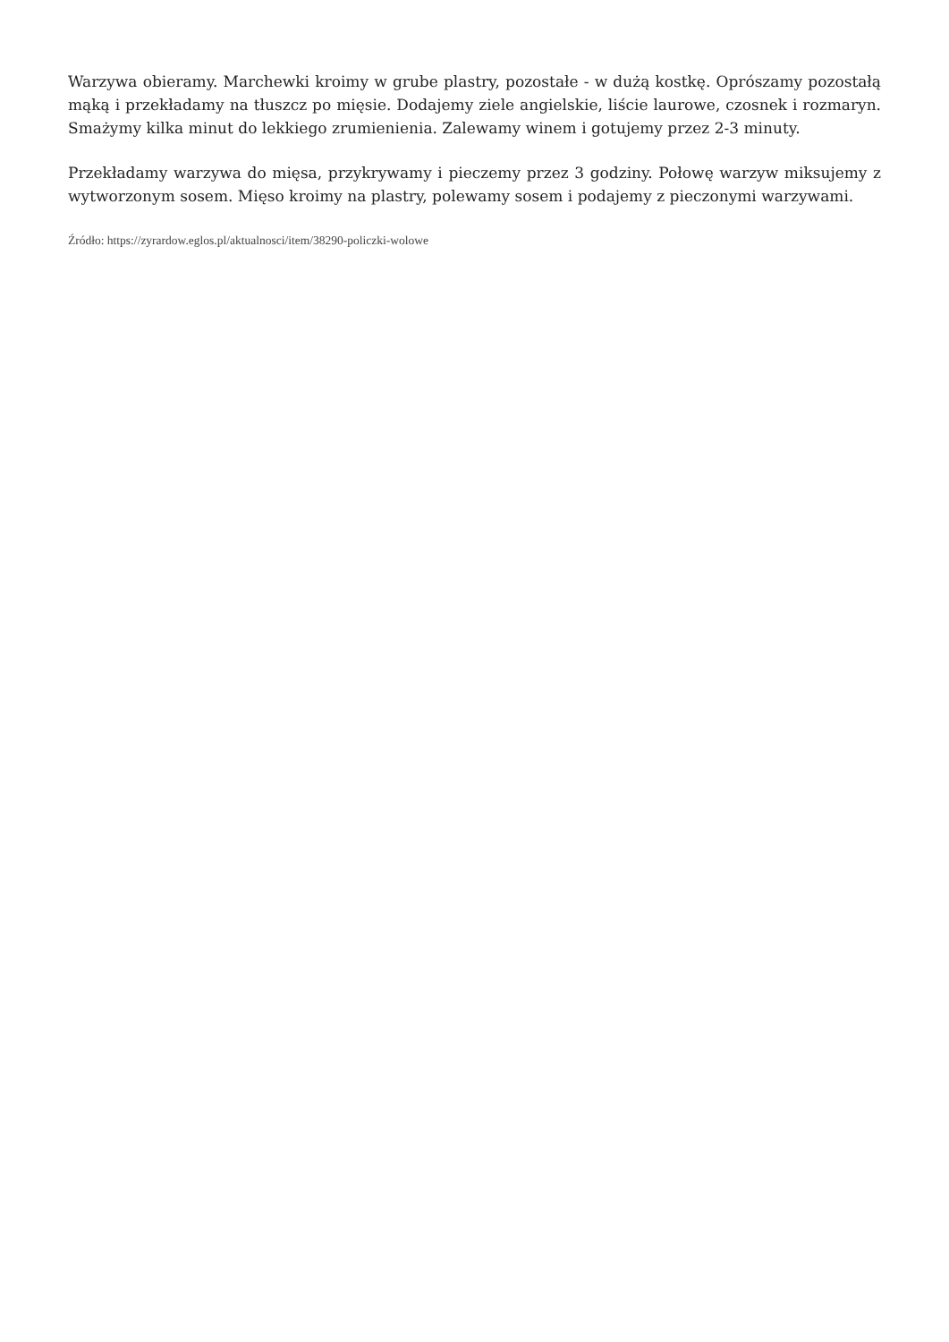Warzywa obieramy. Marchewki kroimy w grube plastry, pozostałe - w dużą kostkę. Oprószamy pozostałą mąką i przekładamy na tłuszcz po mięsie. Dodajemy ziele angielskie, liście laurowe, czosnek i rozmaryn. Smażymy kilka minut do lekkiego zrumienienia. Zalewamy winem i gotujemy przez 2-3 minuty.
Przekładamy warzywa do mięsa, przykrywamy i pieczemy przez 3 godziny. Połowę warzyw miksujemy z wytworzonym sosem. Mięso kroimy na plastry, polewamy sosem i podajemy z pieczonymi warzywami.
Źródło: https://zyrardow.eglos.pl/aktualnosci/item/38290-policzki-wolowe